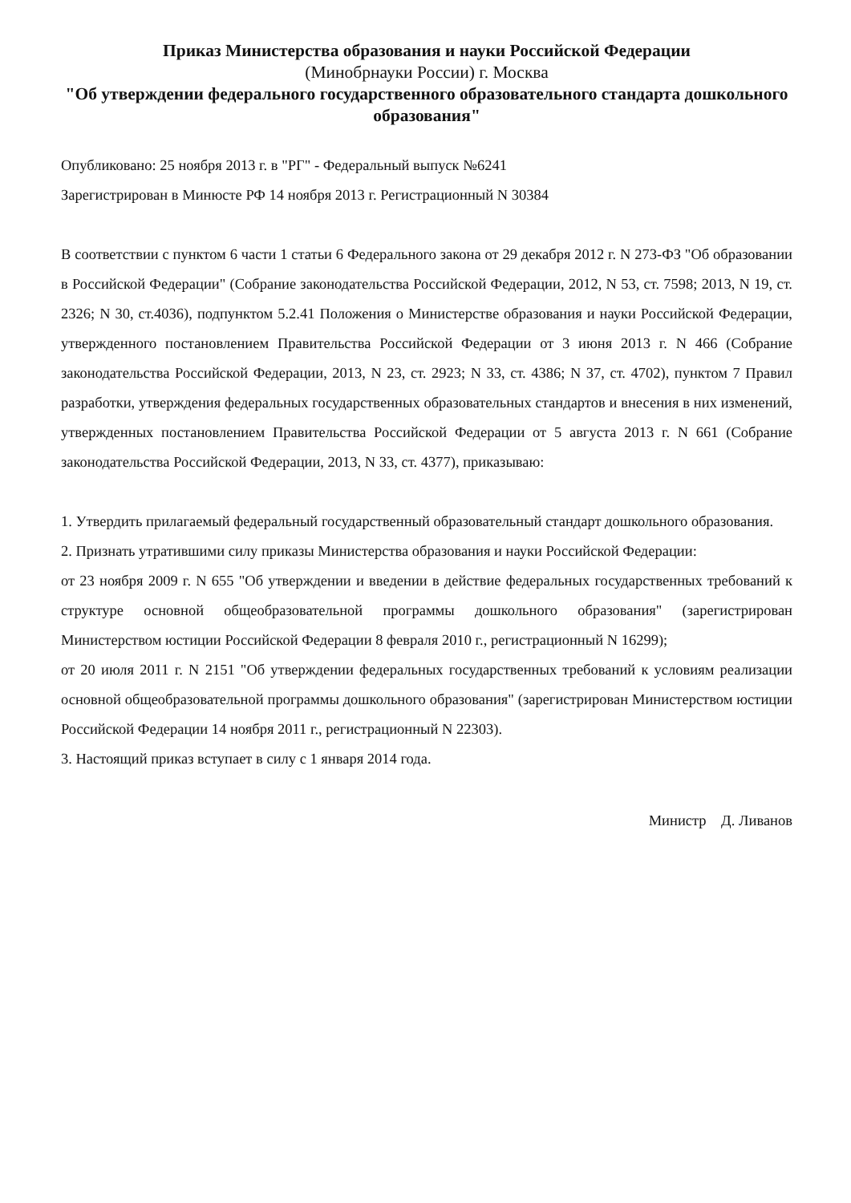Приказ Министерства образования и науки Российской Федерации
(Минобрнауки России) г. Москва
"Об утверждении федерального государственного образовательного стандарта дошкольного образования"
Опубликовано: 25 ноября 2013 г. в "РГ" - Федеральный выпуск №6241
Зарегистрирован в Минюсте РФ 14 ноября 2013 г. Регистрационный N 30384
В соответствии с пунктом 6 части 1 статьи 6 Федерального закона от 29 декабря 2012 г. N 273-ФЗ "Об образовании в Российской Федерации" (Собрание законодательства Российской Федерации, 2012, N 53, ст. 7598; 2013, N 19, ст. 2326; N 30, ст.4036), подпунктом 5.2.41 Положения о Министерстве образования и науки Российской Федерации, утвержденного постановлением Правительства Российской Федерации от 3 июня 2013 г. N 466 (Собрание законодательства Российской Федерации, 2013, N 23, ст. 2923; N 33, ст. 4386; N 37, ст. 4702), пунктом 7 Правил разработки, утверждения федеральных государственных образовательных стандартов и внесения в них изменений, утвержденных постановлением Правительства Российской Федерации от 5 августа 2013 г. N 661 (Собрание законодательства Российской Федерации, 2013, N 33, ст. 4377), приказываю:
1. Утвердить прилагаемый федеральный государственный образовательный стандарт дошкольного образования.
2. Признать утратившими силу приказы Министерства образования и науки Российской Федерации:
от 23 ноября 2009 г. N 655 "Об утверждении и введении в действие федеральных государственных требований к структуре основной общеобразовательной программы дошкольного образования" (зарегистрирован Министерством юстиции Российской Федерации 8 февраля 2010 г., регистрационный N 16299);
от 20 июля 2011 г. N 2151 "Об утверждении федеральных государственных требований к условиям реализации основной общеобразовательной программы дошкольного образования" (зарегистрирован Министерством юстиции Российской Федерации 14 ноября 2011 г., регистрационный N 22303).
3. Настоящий приказ вступает в силу с 1 января 2014 года.
Министр Д. Ливанов